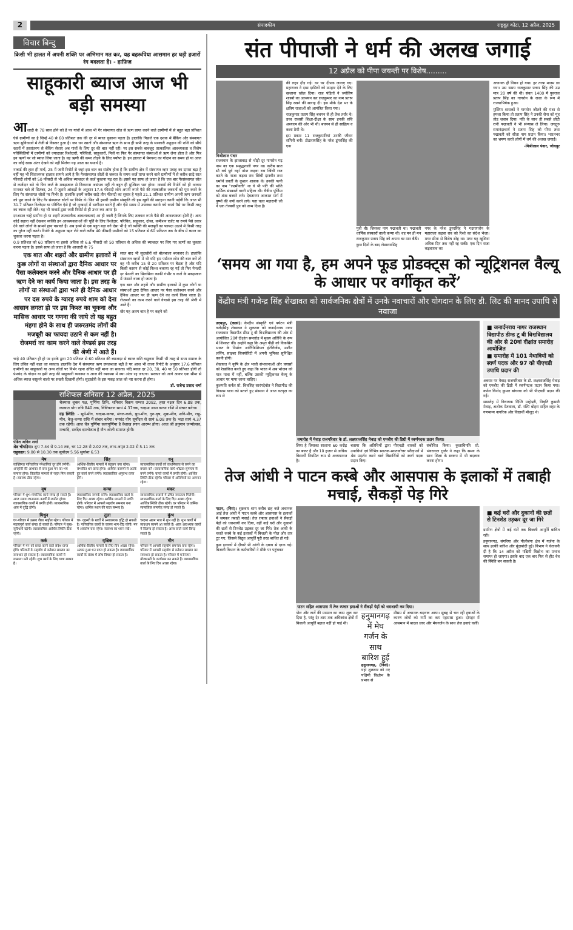2
संपादकीय राष्ट्रदूत कोटा, 12 अप्रैल, 2025
विचार बिन्दु
किसी भी हालत में अपनी शक्ति पर अभिमान मत कर, यह बहरूपिया आसमान हर घड़ी हजारों रंग बदलता है। - हाफ़िज़
साहूकारी ब्याज आज भी बड़ी समस्या
आजादी के 78 साल होने को है पर गांवों में आज भी गैर संस्थागत स्रोत से ऋण प्राप्त करने वाले ग्रामीणों में से बहुत बड़ा प्रतिशत ऐसे ग्रामीणों का है जिन्हें 40 से 60 प्रतिशत तक की दर से ब्याज चुकाना पड़ता है। हालांकि पिछले एक दशक में बैंकिंग और संस्थागत ऋण सुविधाओं में तेजी से विस्तार हुआ है। जन धन खातों और संस्थागत ऋण के साथ ही सभी तरह के सरकारी अनुदान की राशि को सीधे खातों में हस्तांतरण से बैंकिंग सेवाएं अब गांवों के लिए दूर की बात नहीं रही। पर इस सबके बावजूद तात्कालिक आवश्यकता व विशेष परिस्थितियों में ग्रामीणों को ज्यादातर रिश्तेदारों, परिचितों, साहूकारों, मित्रों या फिर गैर संस्थागत संस्थाओं से ऋण लेना होता है और फिर इन ऋणों पर जो ब्याज लिया जाता है। वह ऋणी की कमर तोड़ने के लिए पर्याप्त है। इन हालात में प्रेमचन्द का गोदान का समय हो या आज का कोई खास अंतर देखने को नहीं मिलेगा यह आज का यथार्थ है।
नाबार्ड की हाल ही मार्च, 25 में जारी रिपोर्ट से जहां इस बात का संतोष होता है कि ग्रामीण क्षेत्र में संस्थागत ऋण प्रवाह का दायरा बढ़ा है वहीं यह भी चिंताजनक हालात सामने आये है कि गैरसंस्थागत स्रोतों से जरुरत के समय कर्ज प्राप्त करने वाले ग्रामीणों में से करीब साढ़े सात फीसदी लोगों को 50 फीसदी से भी अधिक ब्याजदर से कर्ज चुकाना पड़ रहा है। इससे यह साफ हो जाता है कि एक बार गैरसंस्थागत स्रोत से कर्जदार बने तो फिर कर्ज के मकड़जाल से निकलना असंभव नहीं तो बहुत ही मुश्किल भरा होगा। नाबार्ड की रिपोर्ट को ही आधार मानकर चले तो सितंबर, 24 में जुटाये आंकड़ों के अनुसार 17.6 फीसदी लोग अपनी रुपये पैसे की तात्कालीक जरुरतों को पूरा करने के लिए गैर संस्थागत स्रोतों पर निर्भर है। हालांकि इसमें करीब साढ़े तीन फीसदी का सुधार है पहले 21.1 प्रतिशत ग्रामीण अपनी ऋण जरुरतों को पूरा करने के लिए गैर संस्थागत स्रोतों पर निर्भर थे। फिर भी हमारी ग्रामीण संस्कृति की इस खूबी की सराहना करनी पड़ेगी कि आज भी 31.7 प्रतिशत रिश्तेदार या परिचित ऐसे है जो दुःखदर्द में भागीदार बनते हैं और ऐसे समय में उपलब्ध कराये गये रुपये पैसे पर किसी तरह का ब्याज नहीं लेते। यह भी नाबार्ड द्वारा जारी रिपोर्ट से ही उभर कर आया है।
दरअसल चाहे ग्रामीण हो या शहरी तात्कालीक आवश्यकताएं आ ही जाती है जिनके लिए तत्काल रुपये पैसे की आवश्यकता होती है। अन्य कोई सहारा नहीं देखकर व्यक्ति इन आवश्यकताओं की पूर्ति के लिए रिश्तेदार, परिचित, साहूकार, दोस्त, कमीशन एजेंट या रुपये पैसे उधार देने वाले लोगों के सामने हाथ पसारते हैं। अब इनमें से एक बहुत बड़ा वर्ग ऐसा भी है जो व्यक्ति की मजबूरी का फायदा उठाने में किसी तरह का गुरेज नहीं करते। रिपोर्ट के अनुसार ऋण लेने वाले करीब 40 फीसदी ग्रामीणों को 15 प्रतिशत से 60 प्रतिशत तक के बीच में ब्याज का चुकारा करना पड़ता है।
0.9 प्रतिशत को 60 प्रतिशत या इससे अधिक तो 6.6 फीसदी को 50 प्रतिशत से अधिक की ब्याजदर पर लिए गए ऋणों का चुकारा करना पड़ता है। इससे साफ हो जाता है कि आजादी के 75
एक बात और शहरों और ग्रामीण इलाकों में कुछ लोगों या संस्थाओं द्वारा दैनिक आधार पर पैसा कलेक्शन करने और दैनिक आधार पर ही ऋण देने का कार्य किया जाता है। इस तरह के लोगों या संस्थाओं द्वारा भले ही दैनिक आधार पर दस रुपये के ग्यारह रुपये शाम को देना आसान लगता हो पर इस किश्त का चूकना और मासिक आधार पर गणना की जाये तो यह बहुत मंहगा होने के साथ ही जरुरतमंद लोगों की मजबूरी का फायदा उठाने से कम नहीं है। रोजमर्रा का काम करने वाले वेण्डर्स इस तरह की श्रेणी में आते हैं।
साल बाद भी सूदखोरों को बोलबाला बरकरार है। हालांकि संस्थागत ऋणों में भी यदि हम पर्सनल लोन की बात करें तो वह भी करीब 15 से 20 प्रतिशत पर बैठता है और यदि किसी कारण से कोई किश्त बकाया रह गई तो फिर पेनल्टी दर पेनल्टी का सिलसिला काफी गंभीर व कर्ज के मकड़जाल में फंसाने वाला हो जाता है।
एक बात और शहरों और ग्रामीण इलाकों में कुछ लोगों या संस्थाओं द्वारा दैनिक आधार पर पैसा कलेक्शन करने और दैनिक आधार पर ही ऋण देने का कार्य किया जाता है। रोजमर्रा का काम करने वाले वेण्डर्स इस तरह की श्रेणी में आते हैं।
खैर यह अलग बात है पर कहने को
चाहे 40 प्रतिशत ही हो पर इनके द्वारा 20 प्रतिशत से 60 प्रतिशत की ब्याजदर से ब्याज राशि वसूलना किसी भी तरह से सभ्य समाज के लिए उचित नहीं कहा जा सकता। हालांकि देश में संस्थागत ऋण उपलब्धता बढ़ी है पर आज भी ताजा रिपोर्ट के अनुसार 17.6 प्रतिशत ग्रामीणों का साहूकारों या अन्य स्रोतों पर निर्भर रहना उचित नहीं माना जा सकता। यदि ब्याज दर 20, 30, 40 या 50 प्रतिशत होगी तो प्रेमचंद के गोदान या इसी तरह की साहूकारी व्यवस्था व आज की व्यवस्था में क्या अंतर रह जाएगा। सरकार को आगे आकर एक सीमा से अधिक ब्याज वसूलने वालो पर सख्ती दिखानी होगी। सूदखोरी के इस मकड़ जाल को नष्ट करना ही होगा।
डॉ. राजेन्द्र प्रसाद शर्मा
राशिफल शनिवार 12 अप्रैल, 2025
पंडित अनिल शर्मा चैत्रमास शुक्ल पक्ष, पूर्णिमा तिथि, शनिवार विक्रम सम्वत 2082, हस्त नक्षत्र दिन 6.08 तक, व्याघात योग रात्रि 840 तक, विष्टिकरण सायं 4.37तक, चन्द्रमा आज कन्या राशि में संचार करेगा।
ग्रह स्थिति: - सूर्य-मीन, चन्द्रमा-कन्या, मंगल-कर्क, बुध-मीन, गुरु-वृष, शुक्र-मीन, शनि-मीन, राहु-मीन, केतु-कन्या राशि में संचार करेगा। यमघंट योग सूर्योदय से सायं 6.08 तक है। भद्रा सायं 4.37 तक रहेगी। आज चैत्र पूर्णिमा सत्यपूर्णिमा है वैशाख स्नान आरम्भ होगा। आज श्री हनुमान जन्मोत्सव, मन्वादि, सर्वदेव दमनोत्सव है जैन ओली समाप्त होगी।
श्रेष्ठ चौघड़िया: शुभ 7.44 से 9.14 तक, चर 12.28 से 2.02 तक, लाभ-अमृत 2.02 से 5.11 तक
राहुकाल: 9.00 से 10.30 तक सूर्योदय 5.56 सूर्यास्त 6.53
मेष
व्यक्तिगत पारिवारिक परेशानियां दूर होने लगेगी। अनहोनी की आशंका से बना हुआ मन का भय समाप्त होगा। विवादित मामलों से राहत मिल सकती है। स्वास्थ्य ठीक रहेगा।
सिंह
आर्थिक-वित्तीय मामलों में संतुलन बना रहेगा। संभावित धन प्राप्त होगा। आर्थिक कारणों से अटके हुए कार्य बनने लगेंगे। व्यावसायिक अनुबन्ध प्राप्त होंगे।
धनु
व्यावसायिक कार्यों को प्राथमिकता से करने का प्रयास करें। व्यावसायिक कार्य शीघ्रता-सुगमता से बनने लगेंगे। चलते कार्यों में प्रगति होगी। आर्थिक स्थिति ठीक रहेगी। परिवार में अतिथियों का आगमन रहेगा।
वृष
परिवार में शुभ-मांगलिक कार्य संपन्न हो सकते हैं। आज समय रचनात्मक कार्यों में व्यतीत होगा। व्यावसायिक कार्यों में प्रगति होगी। व्यावसायिक आय में वृद्धि होगी।
कन्या
व्यावसायिक सम्पर्क बनेंगे। व्यावसायिक वार्ता के लिए दिन अच्छा रहेगा। आर्थिक मामलों में प्रगति होगी। परिवार में आपसी सहयोग समन्वय बना रहेगा। धार्मिक स्थान की यात्रा सम्भव है।
मकर
व्यावसायिक प्रयासों में उचित सफलता मिलेगी। व्यावसायिक वार्ता के लिए दिन अच्छा रहेगा। आर्थिक स्थिति ठीक रहेगी। घर परिवार में धार्मिक सामाजिक समारोह संपन्न हो सकते हैं।
मिथुन
घर-परिवार में उत्सव जैसा माहौल रहेगा। परिवार में महत्वपूर्ण कार्य संपन्न हो सकते हैं। परिवार में सुख-सुविधायें बढ़ेगी। व्यावसायिक आर्थिक स्थिति ठीक रहेगी।
तुला
घर- गृहस्थी के खर्चों में अनावश्यक वृद्धि हो सकती है। पारिवारिक कार्यों के कारण भाग-दौड़ रहेगी। मन में असंतोष बना रहेगा। स्वास्थ्य का ध्यान रखें।
कुंभ
चन्द्रमा अष्टम भाव में शुभ नहीं है। शुभ कार्यों में व्यवधान सामने आ सकते हैं। आज आवश्यक कार्यों में विलम्ब हो सकता है। आज बनते कार्य बिगड़ सकते हैं।
कर्क
परिवार में मन को प्रसन्न करने वाले संदेश प्राप्त होंगे। परिजनों के सहयोग से वर्तमान समस्या का समाधान हो सकता है। व्यावसायिक कार्यों में व्यस्तता बनी रहेगी। शुभ कार्य के लिए यात्रा सम्भव है।
वृश्चिक
आर्थिक-वित्तीय मामलों के लिए दिन अच्छा रहेगा। अटका हुआ धन प्राप्त हो सकता है। व्यावसायिक कार्यों के संबंध में सोच विचार हो सकता है।
मीन
परिवार में आपसी सहयोग समन्वय बना रहेगा। परिवार में आपसी सहयोग से वर्तमान समस्या का समाधान हो सकता है। परिवार में मनोरंजन मौजमस्ती के कार्यक्रम बन सकते हैं। व्यावसायिक वार्ता के लिए दिन अच्छा रहेगा।
संत पीपाजी ने धर्म की अलख जगाई
12 अप्रैल को पीपा जयन्ती पर विशेष.........
मिश्रीलाल पंवार
राजस्थान के झालावाड़ से थोड़ी दूर गागरोन गढ़ नाम का एक समृद्धशाली नगर था। करीब सात सौ वर्ष पूर्व वहां नरेश कड़वा राव खिंची राज करते थे। राजा कड़वा राव खिंची दानवीर तथा धर्मार्थ प्रवर्ती के कुशल शासक थे। उनकी पत्नी का नाम "लक्ष्मीवती" था वे भी पति की भांति धार्मिक संस्कारों वाली महिला थी। चैत्रीय पूर्णिमा को शंख बजाने लगे। देवतागण आकाश मार्ग में पुष्पों की वर्षा करने लगे। पता चला महारानी जी ने एक तेजस्वी पुत्र को जन्म दिया है।
की लहर दौड़ गई। घर घर दीपक जलाए गए। महाराजा ने दास दासियों को उपहार देने के लिए खजाना खोल दिया। राज पंडितों ने ज्योतिष शास्त्रों का अध्ययन कर राजकुमार का नाम प्रताप सिंह रखने की सलाह दी। इस मौके देश भर के क्षत्रिय राजाओं को आमंत्रित किया गया।
राजकुमार प्रताप सिंह बचपन से ही तेज तर्रार थे। उच्च राजसी शिक्षा-दीक्षा के साथ इनकी रुचि अध्यात्म की ओर भी थी। बचपन से ही साहित्य व कला प्रेमी थे।
इस प्रकार 11 राजकुमारियां उनकी जीवन संगिनी बनी। टोडारायसिंह के नरेश डूंगरसिंह की एक
पुत्री थी। जिसका नाम पद्मावती था। पद्मावती धार्मिक संस्कारों वाली कन्या थी। वह मन ही मन राजकुमार प्रताप सिंह को अपना वर मान बैठी।
कुछ दिनों के बाद टोडारायसिंह
नगर के नरेश डूंगरसिंह ने गढगागरोन के महाराजा कड़वा राव को रिश्ते का संदेश भेजा। मगर सीता से विशेष स्नेह था। मगर यह खुशियां अधिक दिन तक नहीं रह सकी। एक दिन राजा कड़वाराव का
अचानक ही निधन हो गया। हर तरफ मातम छा गया। उस समय राजकुमार प्रताप सिंह की उम्र मात्र 20 वर्ष की थी। संवत 1400 में युवराज प्रताप सिंह का गागरोन के राजा के रूप में राज्याभिषेक हुआ।
मुस्लिम शासकों ने गागरोन जीतने की मंशा से हमला किया तो प्रताप सिंह ने उनकी सेना को मुंह तोड जवाब दिया। पति के साथ ही सबसे छोटी रानी पद्मावती ने भी संन्यास ले लिया। जगद्गुरु रामानंदाचार्य ने प्रताप सिंह को पीपा तथा पद्मावती को सीता नाम प्रदान किया। भारतभर का भ्रमण करते लोगों में धर्म की अलख जगाई।
-मिश्रीलाल पंवार, जोधपुर
‘समय आ गया है, हम अपने फूड प्रोडक्ट्स को न्यूट्रिशनल वैल्यू के आधार पर वर्गीकृत करें’
केंद्रीय मंत्री गजेन्द्र सिंह शेखावत को सार्वजनिक क्षेत्रों में उनके नवाचारों और योगदान के लिए डी. लिट की मानद उपाधि से नवाजा
उदयपुर, (कासं)। केन्द्रीय संस्कृति एवं पर्यटन मंत्री गजेंद्रसिंह शेखावत ने शुक्रवार को जनार्दनराय नागर राजस्थान विद्यापीठ डीम्ड टू बी विश्वविद्यालय की ओर से आयोजित 20वें दीक्षांत समारोह में मुख्य अतिथि के रूप में शिरकत की। उन्होंने कहा कि अमृत पीढ़ी को विकसित भारत के निर्माण आर्टिफिशियल इंटेलिजेंस, मशीन लर्निंग, साइबर सिक्योरिटी में अपनी भूमिका सुनिश्चित करनी होगी।
शेखावत ने कृषि के क्षेत्र भावी संभावनाओं और प्रयासों को रेखांकित करते हुए कहा कि भारत में अब भोजन को मात्र मात्रा में नहीं, बल्कि उसकी न्यूट्रिशनल वैल्यू के आधार पर मापा जाना चाहिए।
कुलपति कर्नल प्रो. शिवसिंह सारंगदेवोत ने विद्यापीठ की विकास यात्रा को बताते हुए संस्थान ने आज वटवृक्ष का रूप ले
समारोह में मेवाड़ राजपरिवार के डॉ. लक्ष्यराजसिंह मेवाड़ को एमबीए की डिग्री में स्वर्णपदक प्रदान किया।
लिया है जिसका सालाना 60 करोड़ का बजट है और 10 हजार से अधिक विद्यार्थी नियमित रूप से अध्ययनरत है।
बताया कि अतिथियों द्वारा पीएचडी धारकों को उपाधियां एवं विभिन्न स्नातक-स्नातकोत्तर परीक्षाओं में श्रेष्ठ प्रदर्शन करने वाले विद्यार्थियों को स्वर्ण पदक प्रदान किए।
संबोधित किया। कुलाधिपति प्रो. भंवरलाल गुर्जर ने कहा कि समय के साथ शिक्षा के स्वरूप में भी बदलाव करना होगा।
■ जनार्दनराय नागर राजस्थान विद्यापीठ डीम्ड टू बी विश्वविद्यालय की ओर से 20वां दीक्षांत समारोह आयोजित
■ समारोह में 101 मेधावियों को स्वर्ण पदक और 97 को पीएचडी उपाधि प्रदान की
अवसर पर मेवाड़ राजपरिवार के डॉ. लक्ष्यराजसिंह मेवाड़ को एमबीए की डिग्री में स्वर्णपदक प्रदान किया गया। कर्नल विनोद कुमार बांगरवा को भी पीएचडी प्रदान की गई।
समारोह में विधायक दिप्ति माहेश्वरी, निवृति कुमारी मेवाड़, अशोक मेतवाला, डॉ. रश्मि बोहरा सहित शहर के गणमान्य नागरिक और विद्यार्थी मौजूद थे।
तेज आंधी ने पाटन कस्बे और आसपास के इलाकों में तबाही मचाई, सैकड़ों पेड़ गिरे
पाटन, (निसं)। शुक्रवार शाम करीब छह बजे अचानक आई तेज आंधी ने पाटन कस्बे और आसपास के इलाकों में जमकर तबाही मचाई। तेज रफ्तार हवाओं ने सैंकड़ों पेड़ों को धराशायी कर दिया, वहीं कई घरों और दुकानों की छतों से टिनशेड उड़कर दूर जा गिरे। तेज आंधी के चलते कस्बे के कई इलाकों में बिजली के पोल और तार टूट गए, जिससे विद्युत आपूर्ति पूरी तरह बाधित हो गई।
कुछ इलाकों में दीवारें भी आंधी के दबाव से दरक गई। बिजली विभाग के कर्मचारियों ने मौके पर पहुंचकर
पाटन सहित आसपास में तेज रफ्तार हवाओं ने सैंकड़ों पेड़ों को धराशायी कर दिया।
पोल और तारों की मरम्मत का काम शुरू कर दिया है, परंतु देर शाम तक अधिकांश क्षेत्रों में बिजली आपूर्ति बहाल नहीं हो पाई थी।
हनुमानगढ़ में मेघ गर्जन के साथ बारिश हुई
हनुमानगढ़, (निसं)। यहां शुक्रवार को नए पश्चिमी विक्षोभ के प्रभाव से
मौसम में अचानक बदलाव आया। सुबह से चल रही हवाओं के कारण लोगों को गर्मी का कम एहसास हुआ। दोपहर में आसमान में बादल छाए और मेघगर्जन के साथ तेज हवाएं चलीं।
■ कई घरों और दुकानों की छतों से टिनशेड उड़कर दूर जा गिरे
ग्रामीण क्षेत्रों में कई घंटों तक बिजली आपूर्ति बाधित रही।
हनुमानगढ़, संगरिया और पीलीबंगा क्षेत्र में गर्जना के साथ हल्की बारिश और बूंदाबांदी हुई। विभाग ने चेतावनी दी है कि 14 अप्रैल को पश्चिमी विक्षोभ का प्रभाव समाप्त हो जाएगा। इसके बाद एक बार फिर से हीट वेव की स्थिति बन सकती है।